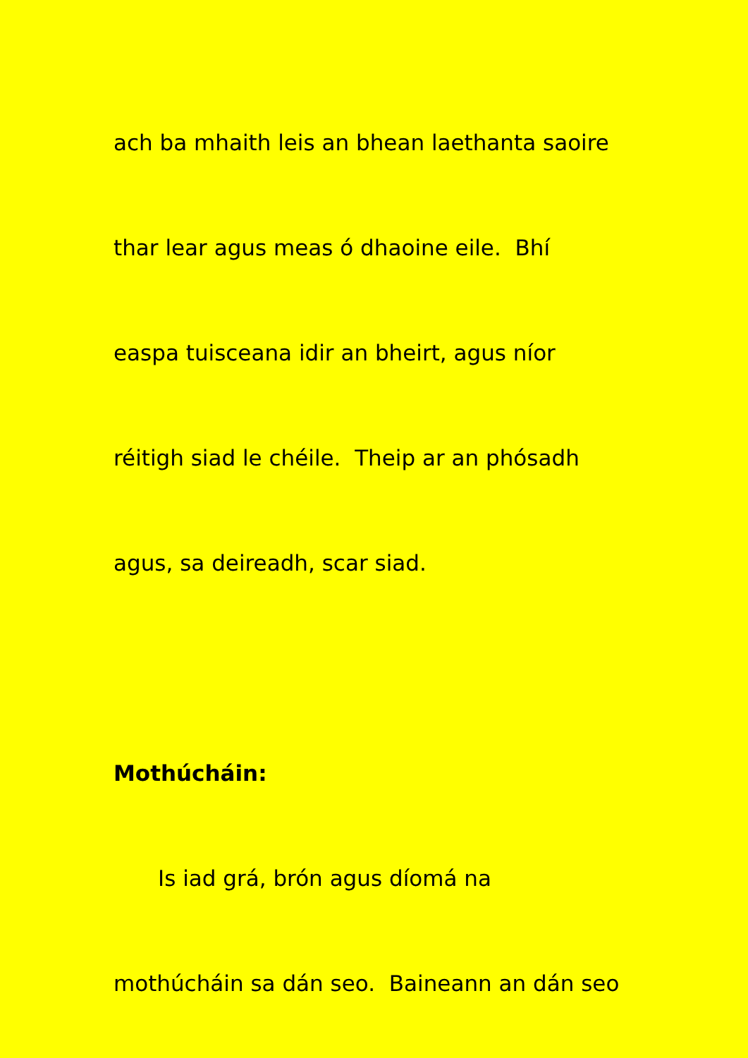ach ba mhaith leis an bhean laethanta saoire
thar lear agus meas ó dhaoine eile. Bhí
easpa tuisceana idir an bheirt, agus níor
réitigh siad le chéile. Theip ar an phósadh
agus, sa deireadh, scar siad.
Mothúcháin:
Is iad grá, brón agus díomá na
mothúcháin sa dán seo. Baineann an dán seo